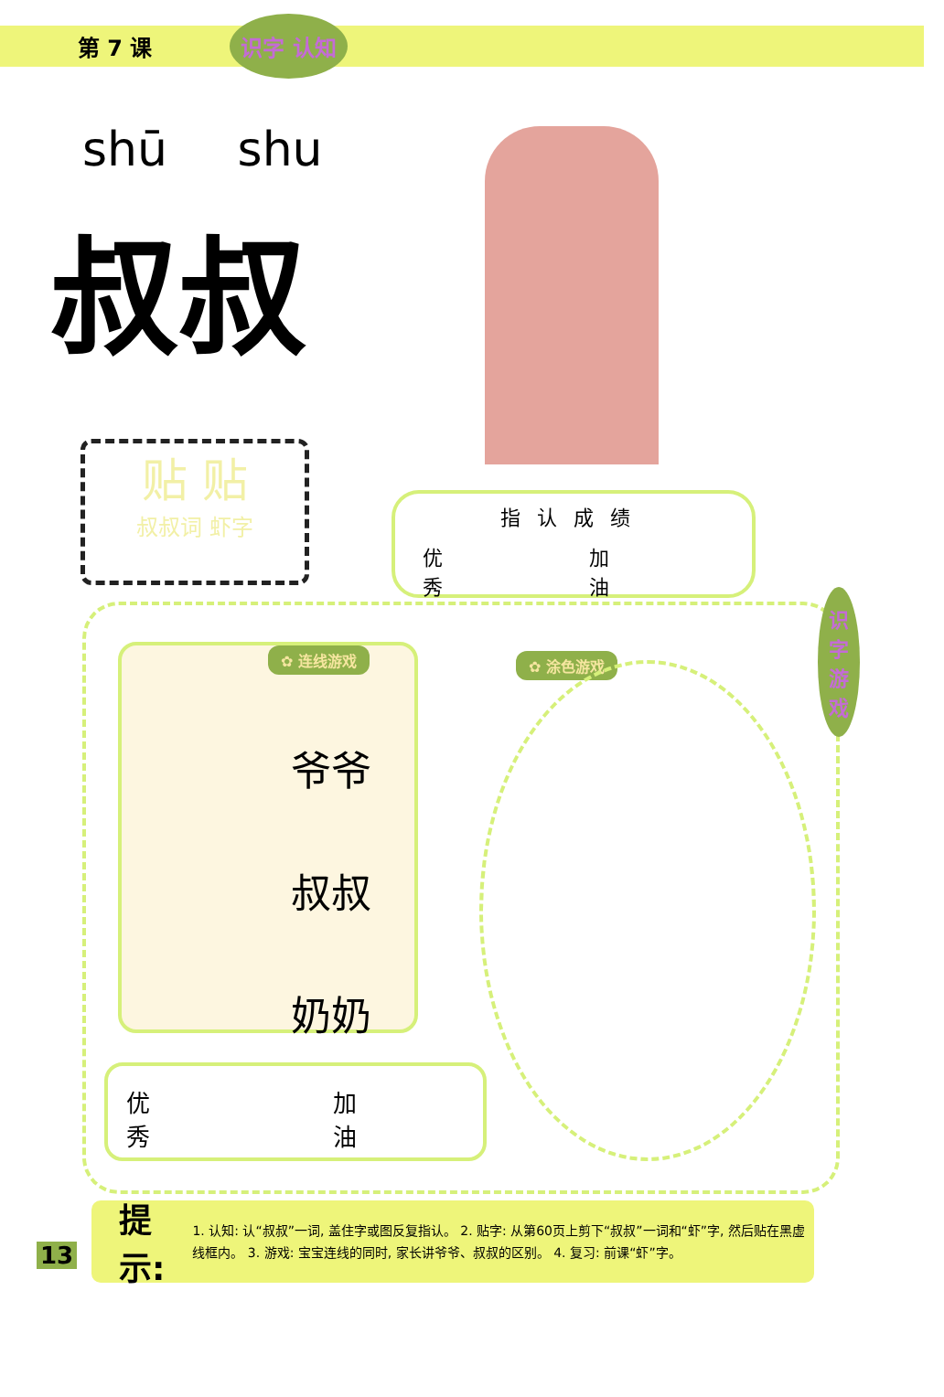第 7 课 识字 认知
shū shu
叔叔
贴 贴
叔叔词 虾字
指认成绩
优
秀 加
油
✿ 连线游戏
爷爷
叔叔
奶奶
✿ 涂色游戏
识字 游戏
优
秀 加
油
13
提示:
1. 认知: 认“叔叔”一词, 盖住字或图反复指认。 2. 贴字: 从第60页上剪下“叔叔”一词和“虾”字, 然后贴在黑虚线框内。 3. 游戏: 宝宝连线的同时, 家长讲爷爷、叔叔的区别。 4. 复习: 前课“虾”字。